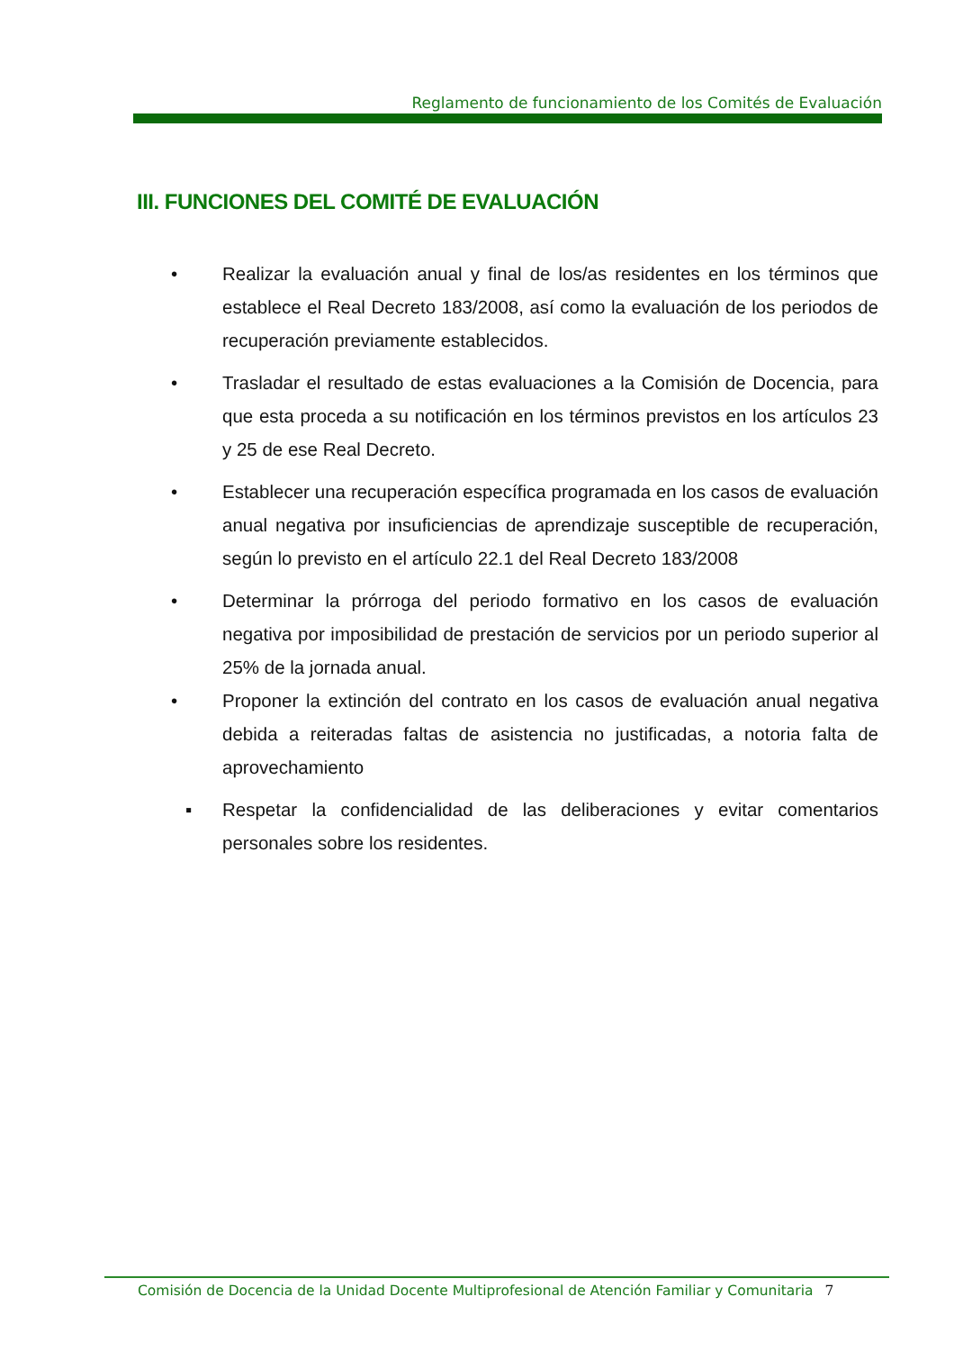Reglamento de funcionamiento de los Comités de Evaluación
III. FUNCIONES DEL COMITÉ DE EVALUACIÓN
• Realizar la evaluación anual y final de los/as residentes en los términos que establece el Real Decreto 183/2008, así como la evaluación de los periodos de recuperación previamente establecidos.
• Trasladar el resultado de estas evaluaciones a la Comisión de Docencia, para que esta proceda a su notificación en los términos previstos en los artículos 23 y 25 de ese Real Decreto.
• Establecer una recuperación específica programada en los casos de evaluación anual negativa por insuficiencias de aprendizaje susceptible de recuperación, según lo previsto en el artículo 22.1 del Real Decreto 183/2008
• Determinar la prórroga del periodo formativo en los casos de evaluación negativa por imposibilidad de prestación de servicios por un periodo superior al 25% de la jornada anual.
• Proponer la extinción del contrato en los casos de evaluación anual negativa debida a reiteradas faltas de asistencia no justificadas, a notoria falta de aprovechamiento
▪ Respetar la confidencialidad de las deliberaciones y evitar comentarios personales sobre los residentes.
Comisión de Docencia de la Unidad Docente Multiprofesional de Atención Familiar y Comunitaria 7